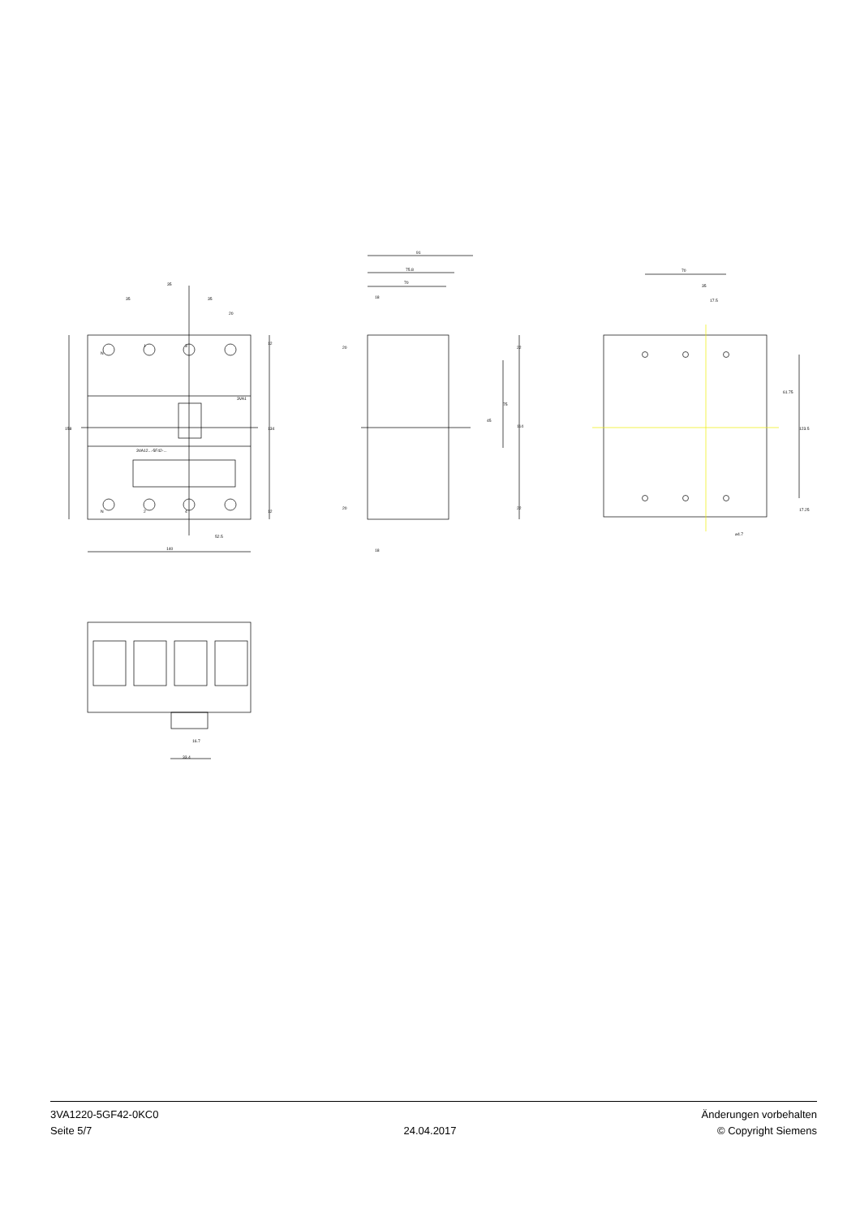35
35
35
20
N
1
3
N
2
4
3VA1
3VA12...-5F42-...
158
134
12
12
52.5
140
91
75.8
70
18
18
20
20
22
22
75
45
114
70
35
17.5
61.75
123.5
17.25
⌀4.7
16.7
33.4
3VA1220-5GF42-0KC0
Seite 5/7
24.04.2017
Änderungen vorbehalten
© Copyright Siemens